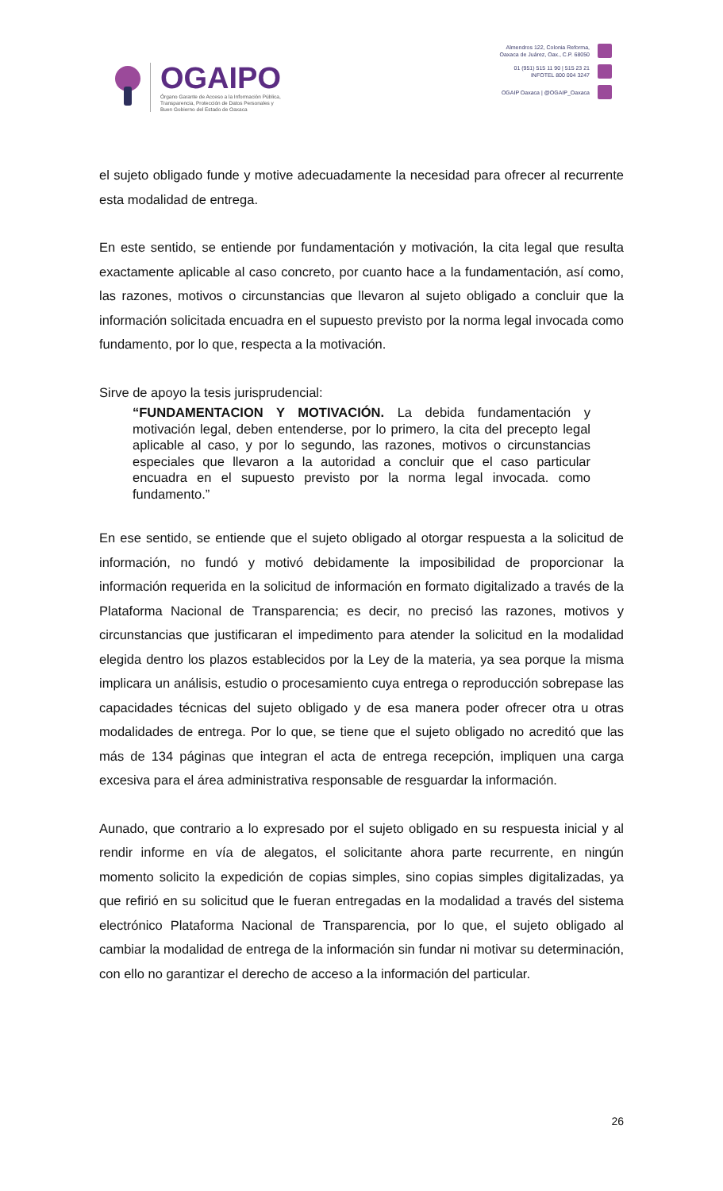OGAIPO
Órgano Garante de Acceso a la Información Pública,
Transparencia, Protección de Datos Personales y
Buen Gobierno del Estado de Oaxaca
Almendros 122, Colonia Reforma,
Oaxaca de Juárez, Oax., C.P. 68050
01 (951) 515 11 90 | 515 23 21
INFOTEL 800 004 3247
OGAIP Oaxaca | @OGAIP_Oaxaca
el sujeto obligado funde y motive adecuadamente la necesidad para ofrecer al recurrente esta modalidad de entrega.
En este sentido, se entiende por fundamentación y motivación, la cita legal que resulta exactamente aplicable al caso concreto, por cuanto hace a la fundamentación, así como, las razones, motivos o circunstancias que llevaron al sujeto obligado a concluir que la información solicitada encuadra en el supuesto previsto por la norma legal invocada como fundamento, por lo que, respecta a la motivación.
Sirve de apoyo la tesis jurisprudencial:
“FUNDAMENTACION Y MOTIVACIÓN. La debida fundamentación y motivación legal, deben entenderse, por lo primero, la cita del precepto legal aplicable al caso, y por lo segundo, las razones, motivos o circunstancias especiales que llevaron a la autoridad a concluir que el caso particular encuadra en el supuesto previsto por la norma legal invocada. como fundamento.”
En ese sentido, se entiende que el sujeto obligado al otorgar respuesta a la solicitud de información, no fundó y motivó debidamente la imposibilidad de proporcionar la información requerida en la solicitud de información en formato digitalizado a través de la Plataforma Nacional de Transparencia; es decir, no precisó las razones, motivos y circunstancias que justificaran el impedimento para atender la solicitud en la modalidad elegida dentro los plazos establecidos por la Ley de la materia, ya sea porque la misma implicara un análisis, estudio o procesamiento cuya entrega o reproducción sobrepase las capacidades técnicas del sujeto obligado y de esa manera poder ofrecer otra u otras modalidades de entrega. Por lo que, se tiene que el sujeto obligado no acreditó que las más de 134 páginas que integran el acta de entrega recepción, impliquen una carga excesiva para el área administrativa responsable de resguardar la información.
Aunado, que contrario a lo expresado por el sujeto obligado en su respuesta inicial y al rendir informe en vía de alegatos, el solicitante ahora parte recurrente, en ningún momento solicito la expedición de copias simples, sino copias simples digitalizadas, ya que refirió en su solicitud que le fueran entregadas en la modalidad a través del sistema electrónico Plataforma Nacional de Transparencia, por lo que, el sujeto obligado al cambiar la modalidad de entrega de la información sin fundar ni motivar su determinación, con ello no garantizar el derecho de acceso a la información del particular.
26